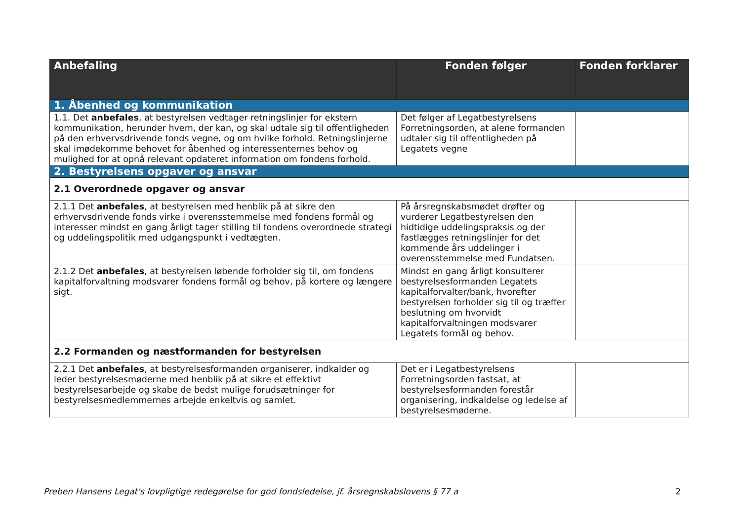| Anbefaling | Fonden følger | Fonden forklarer |
| --- | --- | --- |
| 1. Åbenhed og kommunikation | | |
| 1.1. Det anbefales , at bestyrelsen vedtager retningslinjer for ekstern kommunikation, herunder hvem, der kan, og skal udtale sig til offentligheden på den erhvervsdrivende fonds vegne, og om hvilke forhold. Retningslinjerne skal imødekomme behovet for åbenhed og interessenternes behov og mulighed for at opnå relevant opdateret information om fondens forhold. | Det følger af Legatbestyrelsens Forretningsorden, at alene formanden udtaler sig til offentligheden på Legatets vegne | |
| 2. Bestyrelsens opgaver og ansvar | | |
| 2.1 Overordnede opgaver og ansvar | | |
| 2.1.1 Det anbefales , at bestyrelsen med henblik på at sikre den erhvervsdrivende fonds virke i overensstemmelse med fondens formål og interesser mindst en gang årligt tager stilling til fondens overordnede strategi og uddelingspolitik med udgangspunkt i vedtægten. | På årsregnskabsmødet drøfter og vurderer Legatbestyrelsen den hidtidige uddelingspraksis og der fastlægges retningslinjer for det kommende års uddelinger i overensstemmelse med Fundatsen. | |
| 2.1.2 Det anbefales , at bestyrelsen løbende forholder sig til, om fondens kapitalforvaltning modsvarer fondens formål og behov, på kortere og længere sigt. | Mindst en gang årligt konsulterer bestyrelsesformanden Legatets kapitalforvalter/bank, hvorefter bestyrelsen forholder sig til og træffer beslutning om hvorvidt kapitalforvaltningen modsvarer Legatets formål og behov. | |
| 2.2 Formanden og næstformanden for bestyrelsen | | |
| 2.2.1 Det anbefales , at bestyrelsesformanden organiserer, indkalder og leder bestyrelsesmøderne med henblik på at sikre et effektivt bestyrelsesarbejde og skabe de bedst mulige forudsætninger for bestyrelsesmedlemmernes arbejde enkeltvis og samlet. | Det er i Legatbestyrelsens Forretningsorden fastsat, at bestyrelsesformanden forestår organisering, indkaldelse og ledelse af bestyrelsesmøderne. | |
Preben Hansens Legat's lovpligtige redegørelse for god fondsledelse, jf. årsregnskabslovens § 77 a 2